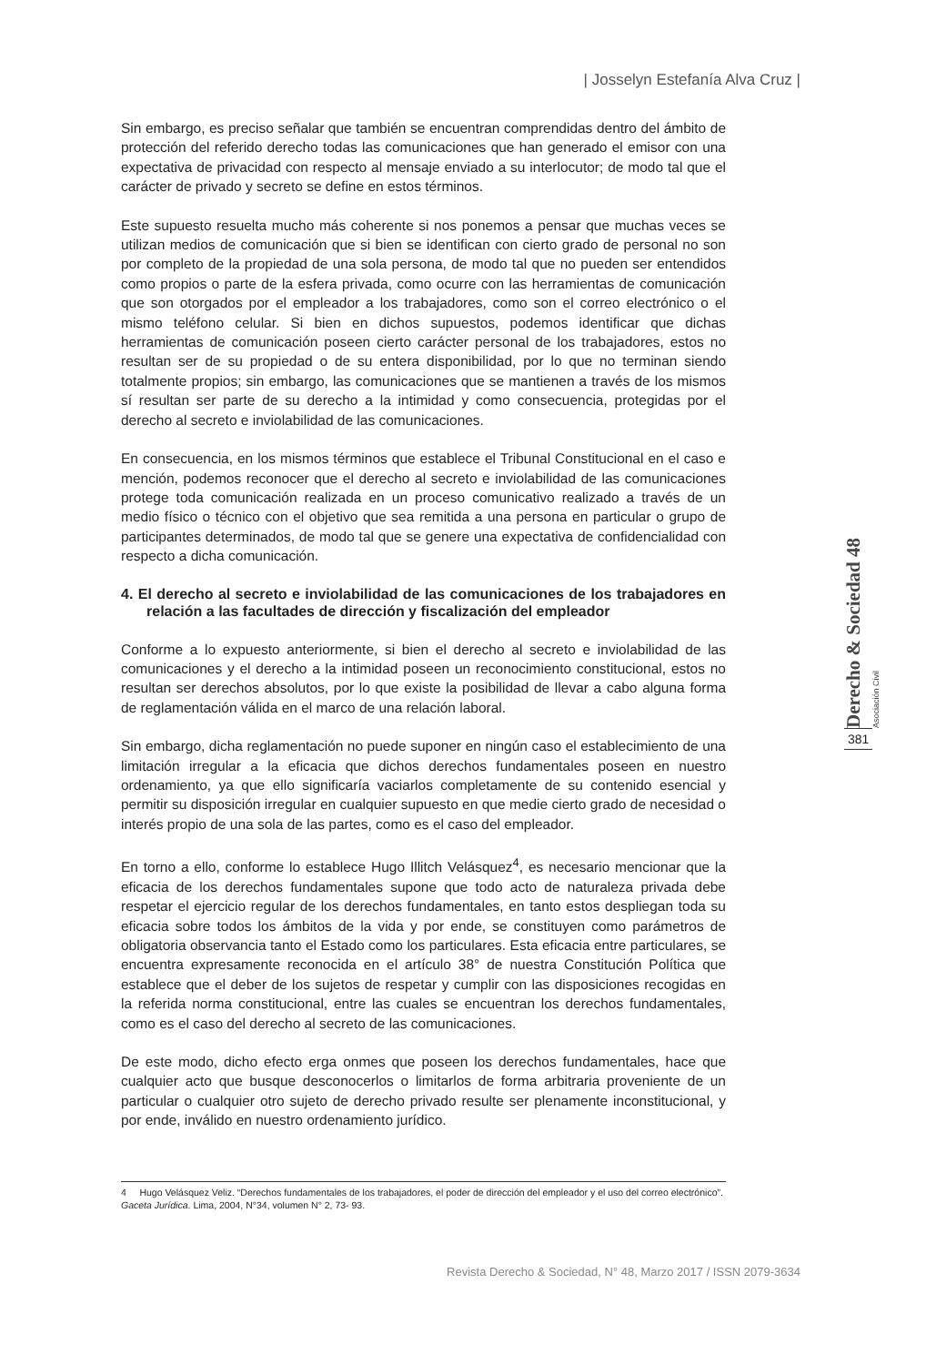| Josselyn Estefanía Alva Cruz |
Derecho & Sociedad 48 Asociación Civil
381
Sin embargo, es preciso señalar que también se encuentran comprendidas dentro del ámbito de protección del referido derecho todas las comunicaciones que han generado el emisor con una expectativa de privacidad con respecto al mensaje enviado a su interlocutor; de modo tal que el carácter de privado y secreto se define en estos términos.
Este supuesto resuelta mucho más coherente si nos ponemos a pensar que muchas veces se utilizan medios de comunicación que si bien se identifican con cierto grado de personal no son por completo de la propiedad de una sola persona, de modo tal que no pueden ser entendidos como propios o parte de la esfera privada, como ocurre con las herramientas de comunicación que son otorgados por el empleador a los trabajadores, como son el correo electrónico o el mismo teléfono celular. Si bien en dichos supuestos, podemos identificar que dichas herramientas de comunicación poseen cierto carácter personal de los trabajadores, estos no resultan ser de su propiedad o de su entera disponibilidad, por lo que no terminan siendo totalmente propios; sin embargo, las comunicaciones que se mantienen a través de los mismos sí resultan ser parte de su derecho a la intimidad y como consecuencia, protegidas por el derecho al secreto e inviolabilidad de las comunicaciones.
En consecuencia, en los mismos términos que establece el Tribunal Constitucional en el caso e mención, podemos reconocer que el derecho al secreto e inviolabilidad de las comunicaciones protege toda comunicación realizada en un proceso comunicativo realizado a través de un medio físico o técnico con el objetivo que sea remitida a una persona en particular o grupo de participantes determinados, de modo tal que se genere una expectativa de confidencialidad con respecto a dicha comunicación.
4. El derecho al secreto e inviolabilidad de las comunicaciones de los trabajadores en relación a las facultades de dirección y fiscalización del empleador
Conforme a lo expuesto anteriormente, si bien el derecho al secreto e inviolabilidad de las comunicaciones y el derecho a la intimidad poseen un reconocimiento constitucional, estos no resultan ser derechos absolutos, por lo que existe la posibilidad de llevar a cabo alguna forma de reglamentación válida en el marco de una relación laboral.
Sin embargo, dicha reglamentación no puede suponer en ningún caso el establecimiento de una limitación irregular a la eficacia que dichos derechos fundamentales poseen en nuestro ordenamiento, ya que ello significaría vaciarlos completamente de su contenido esencial y permitir su disposición irregular en cualquier supuesto en que medie cierto grado de necesidad o interés propio de una sola de las partes, como es el caso del empleador.
En torno a ello, conforme lo establece Hugo Illitch Velásquez<sup>4</sup>, es necesario mencionar que la eficacia de los derechos fundamentales supone que todo acto de naturaleza privada debe respetar el ejercicio regular de los derechos fundamentales, en tanto estos despliegan toda su eficacia sobre todos los ámbitos de la vida y por ende, se constituyen como parámetros de obligatoria observancia tanto el Estado como los particulares. Esta eficacia entre particulares, se encuentra expresamente reconocida en el artículo 38° de nuestra Constitución Política que establece que el deber de los sujetos de respetar y cumplir con las disposiciones recogidas en la referida norma constitucional, entre las cuales se encuentran los derechos fundamentales, como es el caso del derecho al secreto de las comunicaciones.
De este modo, dicho efecto erga onmes que poseen los derechos fundamentales, hace que cualquier acto que busque desconocerlos o limitarlos de forma arbitraria proveniente de un particular o cualquier otro sujeto de derecho privado resulte ser plenamente inconstitucional, y por ende, inválido en nuestro ordenamiento jurídico.
4 Hugo Velásquez Veliz. “Derechos fundamentales de los trabajadores, el poder de dirección del empleador y el uso del correo electrónico”. Gaceta Jurídica. Lima, 2004, N°34, volumen N° 2, 73- 93.
Revista Derecho & Sociedad, N° 48, Marzo 2017 / ISSN 2079-3634